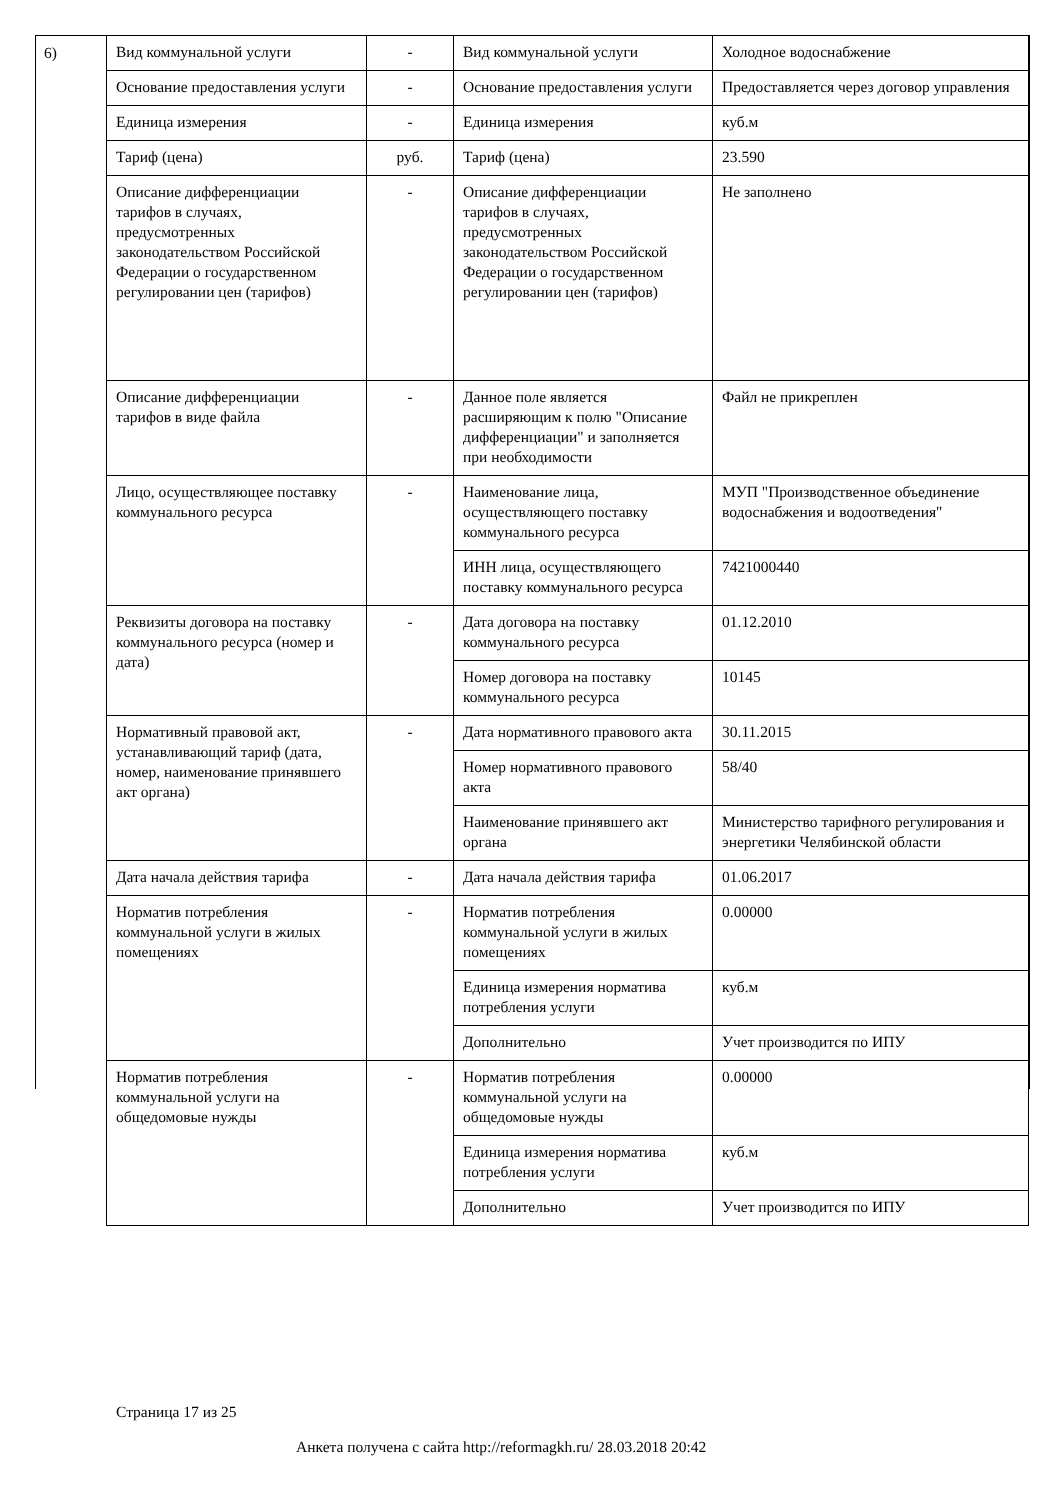6)
| Вид коммунальной услуги | - | Вид коммунальной услуги | Холодное водоснабжение |
| Основание предоставления услуги | - | Основание предоставления услуги | Предоставляется через договор управления |
| Единица измерения | - | Единица измерения | куб.м |
| Тариф (цена) | руб. | Тариф (цена) | 23.590 |
| Описание дифференциации тарифов в случаях, предусмотренных законодательством Российской Федерации о государственном регулировании цен (тарифов) | - | Описание дифференциации тарифов в случаях, предусмотренных законодательством Российской Федерации о государственном регулировании цен (тарифов) | Не заполнено |
| Описание дифференциации тарифов в виде файла | - | Данное поле является расширяющим к полю "Описание дифференциации" и заполняется при необходимости | Файл не прикреплен |
| Лицо, осуществляющее поставку коммунального ресурса | - | Наименование лица, осуществляющего поставку коммунального ресурса | МУП "Производственное объединение водоснабжения и водоотведения" |
| | | ИНН лица, осуществляющего поставку коммунального ресурса | 7421000440 |
| Реквизиты договора на поставку коммунального ресурса (номер и дата) | - | Дата договора на поставку коммунального ресурса | 01.12.2010 |
| | | Номер договора на поставку коммунального ресурса | 10145 |
| Нормативный правовой акт, устанавливающий тариф (дата, номер, наименование принявшего акт органа) | - | Дата нормативного правового акта | 30.11.2015 |
| | | Номер нормативного правового акта | 58/40 |
| | | Наименование принявшего акт органа | Министерство тарифного регулирования и энергетики Челябинской области |
| Дата начала действия тарифа | - | Дата начала действия тарифа | 01.06.2017 |
| Норматив потребления коммунальной услуги в жилых помещениях | - | Норматив потребления коммунальной услуги в жилых помещениях | 0.00000 |
| | | Единица измерения норматива потребления услуги | куб.м |
| | | Дополнительно | Учет производится по ИПУ |
| Норматив потребления коммунальной услуги на общедомовые нужды | - | Норматив потребления коммунальной услуги на общедомовые нужды | 0.00000 |
| | | Единица измерения норматива потребления услуги | куб.м |
| | | Дополнительно | Учет производится по ИПУ |
Страница 17 из 25
Анкета получена с сайта http://reformagkh.ru/ 28.03.2018 20:42